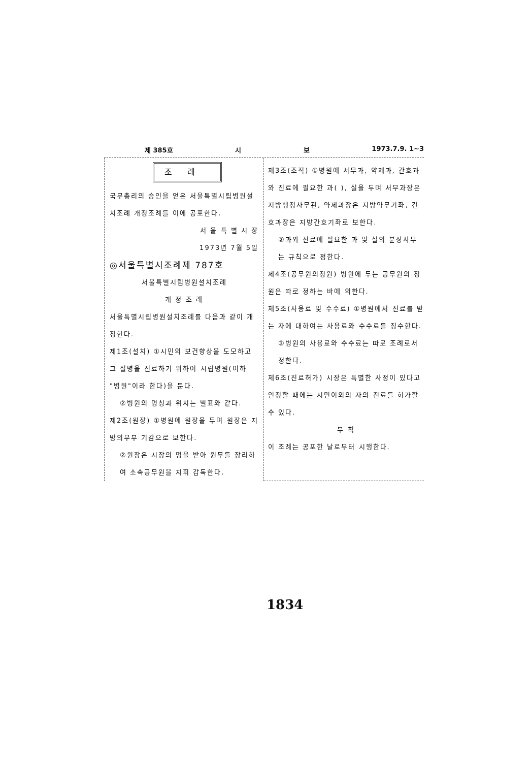제 385호 시 보 1973.7.9. 1~3
조례
국무총리의 승인을 얻은 서울특별시립병원설치조례 개정조례를 이에 공포한다.
서 울 특 별 시 장
1973년 7월 5일
◎서울특별시조례제 787호
서울특별시립병원설치조례
개 정 조 례
서울특별시립병원설치조례를 다음과 같이 개정한다.
제1조(설치) ①시민의 보건향상을 도모하고 그 질병을 진료하기 위하여 시립병원(이하 "병원"이라 한다)을 둔다.
②병원의 명칭과 위치는 별표와 같다.
제2조(원장) ①병원에 원장을 두며 원장은 지방의무부 기감으로 보한다.
②원장은 시장의 명을 받아 원무를 장리하여 소속공무원을 지휘 감독한다.
제3조(조직) ①병원에 서무과, 약제과, 간호과와 진료에 필요한 과( ), 실을 두며 서무과장은 지방행정사무관, 약제과장은 지방약무기좌, 간호과장은 지방간호기좌로 보한다.
②과와 진료에 필요한 과 및 실의 분장사무는 규칙으로 정한다.
제4조(공무원의정원) 병원에 두는 공무원의 정원은 따로 정하는 바에 의한다.
제5조(사용료 및 수수료) ①병원에서 진료를 받는 자에 대하여는 사용료와 수수료를 징수한다.
②병원의 사용료와 수수료는 따로 조례로서 정한다.
제6조(진료허가) 시장은 특별한 사정이 있다고 인정할 때에는 시민이외의 자의 진료를 허가할 수 있다.
부 칙
이 조례는 공포한 날로부터 시행한다.
1834